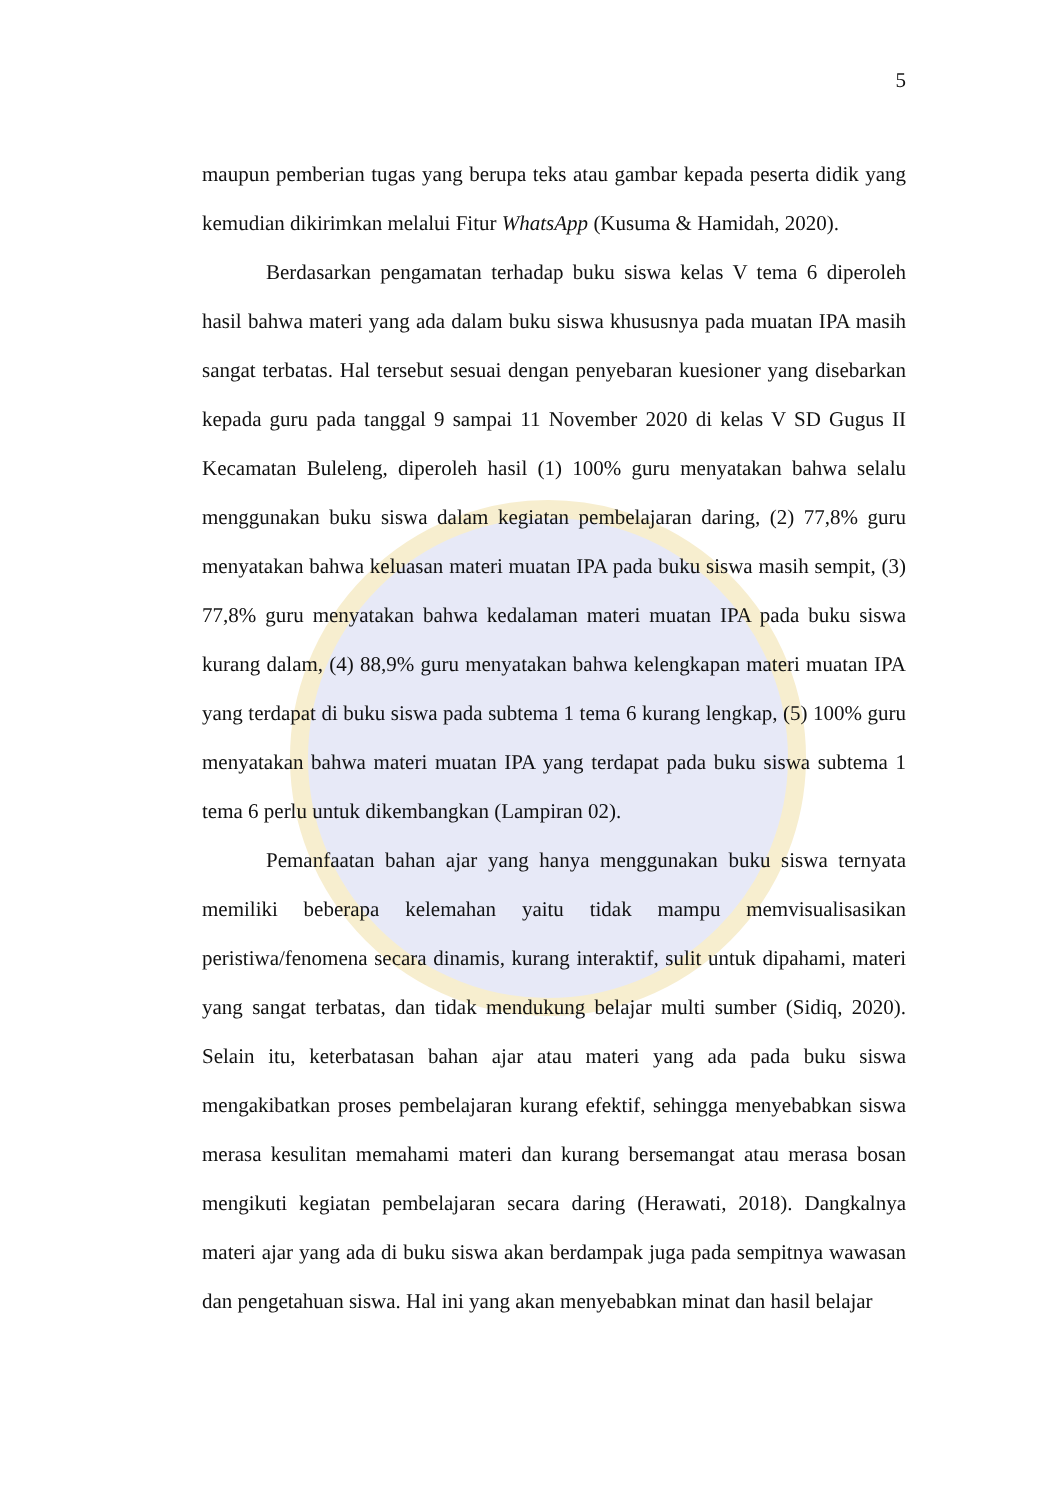5
maupun pemberian tugas yang berupa teks atau gambar kepada peserta didik yang kemudian dikirimkan melalui Fitur WhatsApp (Kusuma & Hamidah, 2020).
Berdasarkan pengamatan terhadap buku siswa kelas V tema 6 diperoleh hasil bahwa materi yang ada dalam buku siswa khususnya pada muatan IPA masih sangat terbatas. Hal tersebut sesuai dengan penyebaran kuesioner yang disebarkan kepada guru pada tanggal 9 sampai 11 November 2020 di kelas V SD Gugus II Kecamatan Buleleng, diperoleh hasil (1) 100% guru menyatakan bahwa selalu menggunakan buku siswa dalam kegiatan pembelajaran daring, (2) 77,8% guru menyatakan bahwa keluasan materi muatan IPA pada buku siswa masih sempit, (3) 77,8% guru menyatakan bahwa kedalaman materi muatan IPA pada buku siswa kurang dalam, (4) 88,9% guru menyatakan bahwa kelengkapan materi muatan IPA yang terdapat di buku siswa pada subtema 1 tema 6 kurang lengkap, (5) 100% guru menyatakan bahwa materi muatan IPA yang terdapat pada buku siswa subtema 1 tema 6 perlu untuk dikembangkan (Lampiran 02).
Pemanfaatan bahan ajar yang hanya menggunakan buku siswa ternyata memiliki beberapa kelemahan yaitu tidak mampu memvisualisasikan peristiwa/fenomena secara dinamis, kurang interaktif, sulit untuk dipahami, materi yang sangat terbatas, dan tidak mendukung belajar multi sumber (Sidiq, 2020). Selain itu, keterbatasan bahan ajar atau materi yang ada pada buku siswa mengakibatkan proses pembelajaran kurang efektif, sehingga menyebabkan siswa merasa kesulitan memahami materi dan kurang bersemangat atau merasa bosan mengikuti kegiatan pembelajaran secara daring (Herawati, 2018). Dangkalnya materi ajar yang ada di buku siswa akan berdampak juga pada sempitnya wawasan dan pengetahuan siswa. Hal ini yang akan menyebabkan minat dan hasil belajar